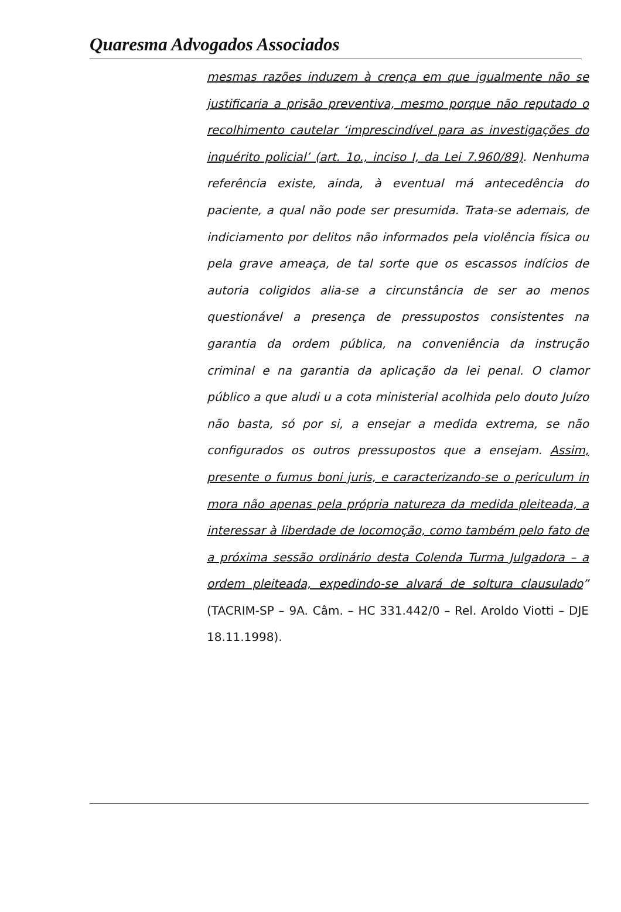Quaresma Advogados Associados
mesmas razões induzem à crença em que igualmente não se justificaria a prisão preventiva, mesmo porque não reputado o recolhimento cautelar ‘imprescindível para as investigações do inquérito policial’ (art. 1o., inciso I, da Lei 7.960/89). Nenhuma referência existe, ainda, à eventual má antecedência do paciente, a qual não pode ser presumida. Trata-se ademais, de indiciamento por delitos não informados pela violência física ou pela grave ameaça, de tal sorte que os escassos indícios de autoria coligidos alia-se a circunstância de ser ao menos questionável a presença de pressupostos consistentes na garantia da ordem pública, na conveniência da instrução criminal e na garantia da aplicação da lei penal. O clamor público a que aludi u a cota ministerial acolhida pelo douto Juízo não basta, só por si, a ensejar a medida extrema, se não configurados os outros pressupostos que a ensejam. Assim, presente o fumus boni juris, e caracterizando-se o periculum in mora não apenas pela própria natureza da medida pleiteada, a interessar à liberdade de locomoção, como também pelo fato de a próxima sessão ordinário desta Colenda Turma Julgadora – a ordem pleiteada, expedindo-se alvará de soltura clausulado” (TACRIM-SP – 9A. Câm. – HC 331.442/0 – Rel. Aroldo Viotti – DJE 18.11.1998).